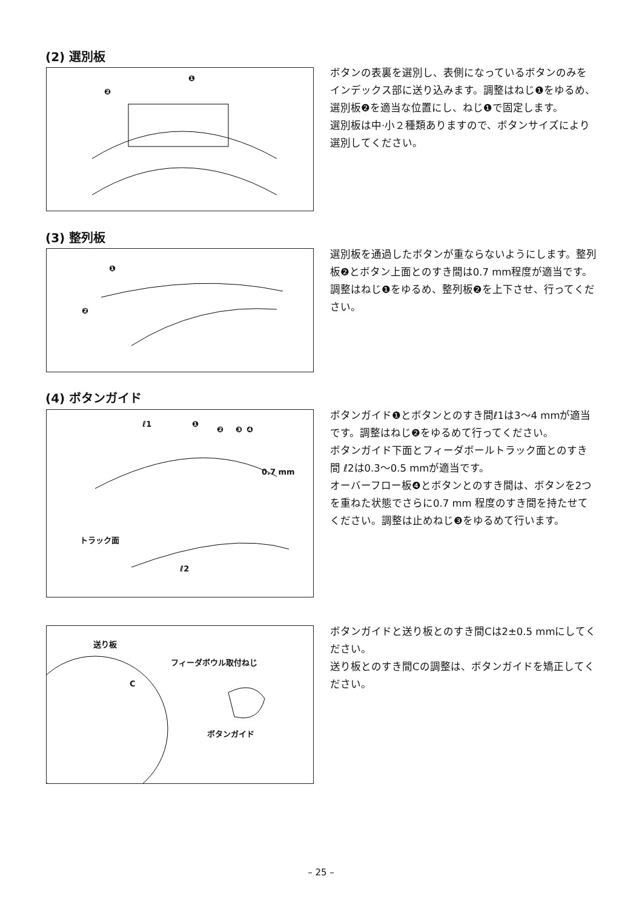(2) 選別板
❶
❷
ボタンの表裏を選別し、表側になっているボタンのみをインデックス部に送り込みます。調整はねじ❶をゆるめ、選別板❷を適当な位置にし、ねじ❶で固定します。
選別板は中·小２種類ありますので、ボタンサイズにより選別してください。
(3) 整列板
❶
❷
選別板を通過したボタンが重ならないようにします。整列板❷とボタン上面とのすき間は0.7 mm程度が適当です。
調整はねじ❶をゆるめ、整列板❷を上下させ、行ってください。
(4) ボタンガイド
ℓ1 ❶
❷ ❸ ❹
0.7 mm
トラック面
ℓ2
ボタンガイド❶とボタンとのすき間ℓ1は3〜4 mmが適当です。調整はねじ❷をゆるめて行ってください。
ボタンガイド下面とフィーダボールトラック面とのすき間 ℓ2は0.3〜0.5 mmが適当です。
オーバーフロー板❹とボタンとのすき間は、ボタンを2つを重ねた状態でさらに0.7 mm 程度のすき間を持たせてください。調整は止めねじ❸をゆるめて行います。
送り板
フィーダボウル取付ねじ
C
ボタンガイド
ボタンガイドと送り板とのすき間Cは2±0.5 mmにしてください。
送り板とのすき間Cの調整は、ボタンガイドを矯正してください。
– 25 –